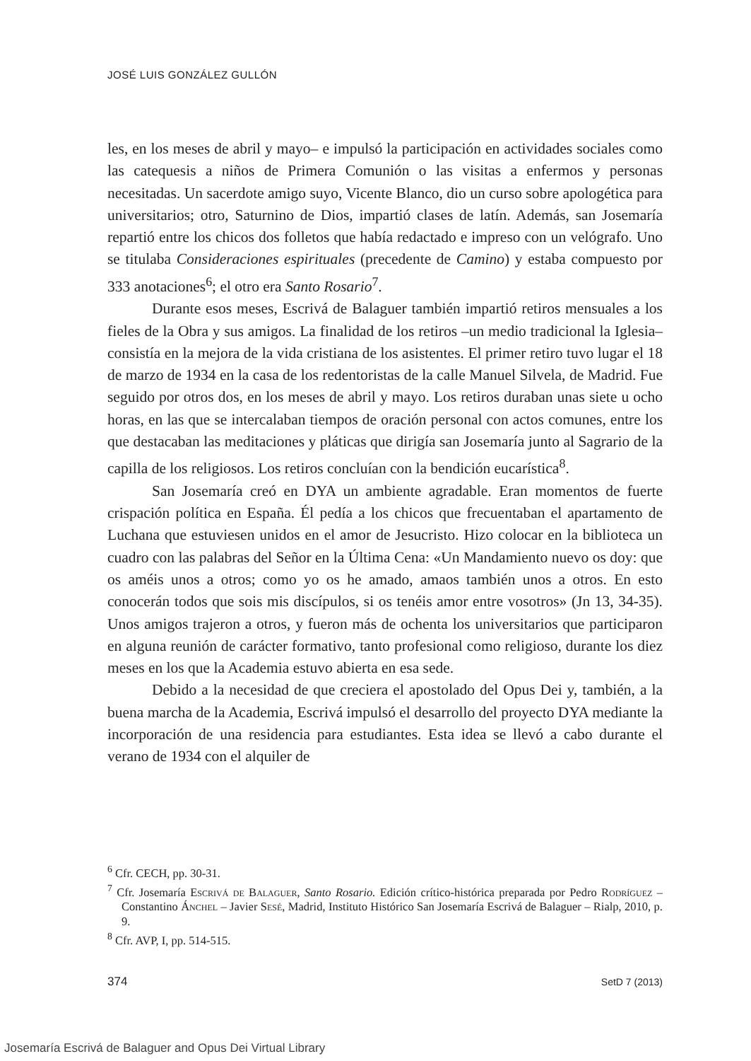JOSÉ LUIS GONZÁLEZ GULLÓN
les, en los meses de abril y mayo– e impulsó la participación en actividades sociales como las catequesis a niños de Primera Comunión o las visitas a enfermos y personas necesitadas. Un sacerdote amigo suyo, Vicente Blanco, dio un curso sobre apologética para universitarios; otro, Saturnino de Dios, impartió clases de latín. Además, san Josemaría repartió entre los chicos dos folletos que había redactado e impreso con un velógrafo. Uno se titulaba Consideraciones espirituales (precedente de Camino) y estaba compuesto por 333 anotaciones<sup>6</sup>; el otro era Santo Rosario<sup>7</sup>.
Durante esos meses, Escrivá de Balaguer también impartió retiros mensuales a los fieles de la Obra y sus amigos. La finalidad de los retiros –un medio tradicional la Iglesia– consistía en la mejora de la vida cristiana de los asistentes. El primer retiro tuvo lugar el 18 de marzo de 1934 en la casa de los redentoristas de la calle Manuel Silvela, de Madrid. Fue seguido por otros dos, en los meses de abril y mayo. Los retiros duraban unas siete u ocho horas, en las que se intercalaban tiempos de oración personal con actos comunes, entre los que destacaban las meditaciones y pláticas que dirigía san Josemaría junto al Sagrario de la capilla de los religiosos. Los retiros concluían con la bendición eucarística<sup>8</sup>.
San Josemaría creó en DYA un ambiente agradable. Eran momentos de fuerte crispación política en España. Él pedía a los chicos que frecuentaban el apartamento de Luchana que estuviesen unidos en el amor de Jesucristo. Hizo colocar en la biblioteca un cuadro con las palabras del Señor en la Última Cena: «Un Mandamiento nuevo os doy: que os améis unos a otros; como yo os he amado, amaos también unos a otros. En esto conocerán todos que sois mis discípulos, si os tenéis amor entre vosotros» (Jn 13, 34-35). Unos amigos trajeron a otros, y fueron más de ochenta los universitarios que participaron en alguna reunión de carácter formativo, tanto profesional como religioso, durante los diez meses en los que la Academia estuvo abierta en esa sede.
Debido a la necesidad de que creciera el apostolado del Opus Dei y, también, a la buena marcha de la Academia, Escrivá impulsó el desarrollo del proyecto DYA mediante la incorporación de una residencia para estudiantes. Esta idea se llevó a cabo durante el verano de 1934 con el alquiler de
<sup>6</sup> Cfr. CECH, pp. 30-31.
<sup>7</sup> Cfr. Josemaría Escrivá de Balaguer, Santo Rosario. Edición crítico-histórica preparada por Pedro Rodríguez – Constantino Ánchel – Javier Sesé, Madrid, Instituto Histórico San Josemaría Escrivá de Balaguer – Rialp, 2010, p. 9.
<sup>8</sup> Cfr. AVP, I, pp. 514-515.
374 SetD 7 (2013)
Josemaría Escrivá de Balaguer and Opus Dei Virtual Library